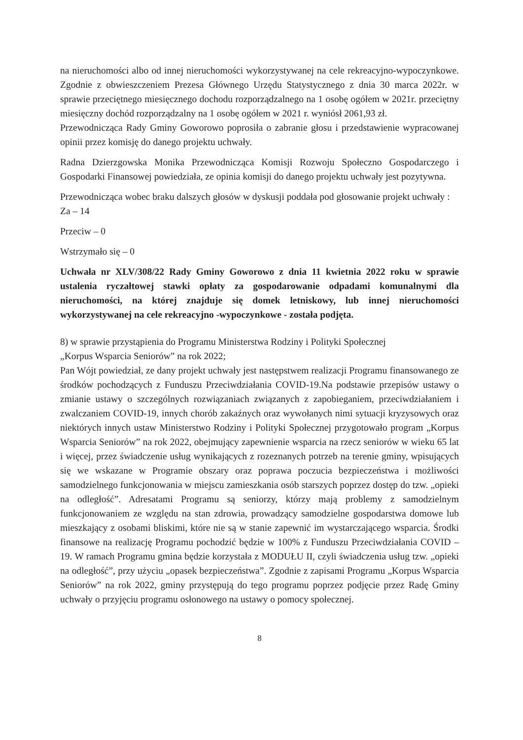na nieruchomości albo od innej nieruchomości wykorzystywanej na cele rekreacyjno-wypoczynkowe. Zgodnie z obwieszczeniem Prezesa Głównego Urzędu Statystycznego z dnia 30 marca 2022r. w sprawie przeciętnego miesięcznego dochodu rozporządzalnego na 1 osobę ogółem w 2021r. przeciętny miesięczny dochód rozporządzalny na 1 osobę ogółem w 2021 r. wyniósł 2061,93 zł.
Przewodnicząca Rady Gminy Goworowo poprosiła o zabranie głosu i przedstawienie wypracowanej opinii przez komisję do danego projektu uchwały.
Radna Dzierzgowska Monika Przewodnicząca Komisji Rozwoju Społeczno Gospodarczego i Gospodarki Finansowej powiedziała, ze opinia komisji do danego projektu uchwały jest pozytywna.
Przewodnicząca wobec braku dalszych głosów w dyskusji poddała pod głosowanie projekt uchwały :
Za – 14
Przeciw – 0
Wstrzymało się – 0
Uchwała nr XLV/308/22 Rady Gminy Goworowo z dnia 11 kwietnia 2022 roku w sprawie ustalenia ryczałtowej stawki opłaty za gospodarowanie odpadami komunalnymi dla nieruchomości, na której znajduje się domek letniskowy, lub innej nieruchomości wykorzystywanej na cele rekreacyjno -wypoczynkowe - została podjęta.
8) w sprawie przystąpienia do Programu Ministerstwa Rodziny i Polityki Społecznej
„Korpus Wsparcia Seniorów” na rok 2022;
Pan Wójt powiedział, ze dany projekt uchwały jest następstwem realizacji Programu finansowanego ze środków pochodzących z Funduszu Przeciwdziałania COVID-19.Na podstawie przepisów ustawy o zmianie ustawy o szczególnych rozwiązaniach związanych z zapobieganiem, przeciwdziałaniem i zwalczaniem COVID-19, innych chorób zakaźnych oraz wywołanych nimi sytuacji kryzysowych oraz niektórych innych ustaw Ministerstwo Rodziny i Polityki Społecznej przygotowało program „Korpus Wsparcia Seniorów” na rok 2022, obejmujący zapewnienie wsparcia na rzecz seniorów w wieku 65 lat i więcej, przez świadczenie usług wynikających z rozeznanych potrzeb na terenie gminy, wpisujących się we wskazane w Programie obszary oraz poprawa poczucia bezpieczeństwa i możliwości samodzielnego funkcjonowania w miejscu zamieszkania osób starszych poprzez dostęp do tzw. „opieki na odległość”. Adresatami Programu są seniorzy, którzy mają problemy z samodzielnym funkcjonowaniem ze względu na stan zdrowia, prowadzący samodzielne gospodarstwa domowe lub mieszkający z osobami bliskimi, które nie są w stanie zapewnić im wystarczającego wsparcia. Środki finansowe na realizację Programu pochodzić będzie w 100% z Funduszu Przeciwdziałania COVID – 19. W ramach Programu gmina będzie korzystała z MODUŁU II, czyli świadczenia usług tzw. „opieki na odległość”, przy użyciu „opasek bezpieczeństwa”. Zgodnie z zapisami Programu „Korpus Wsparcia Seniorów” na rok 2022, gminy przystępują do tego programu poprzez podjęcie przez Radę Gminy uchwały o przyjęciu programu osłonowego na ustawy o pomocy społecznej.
8